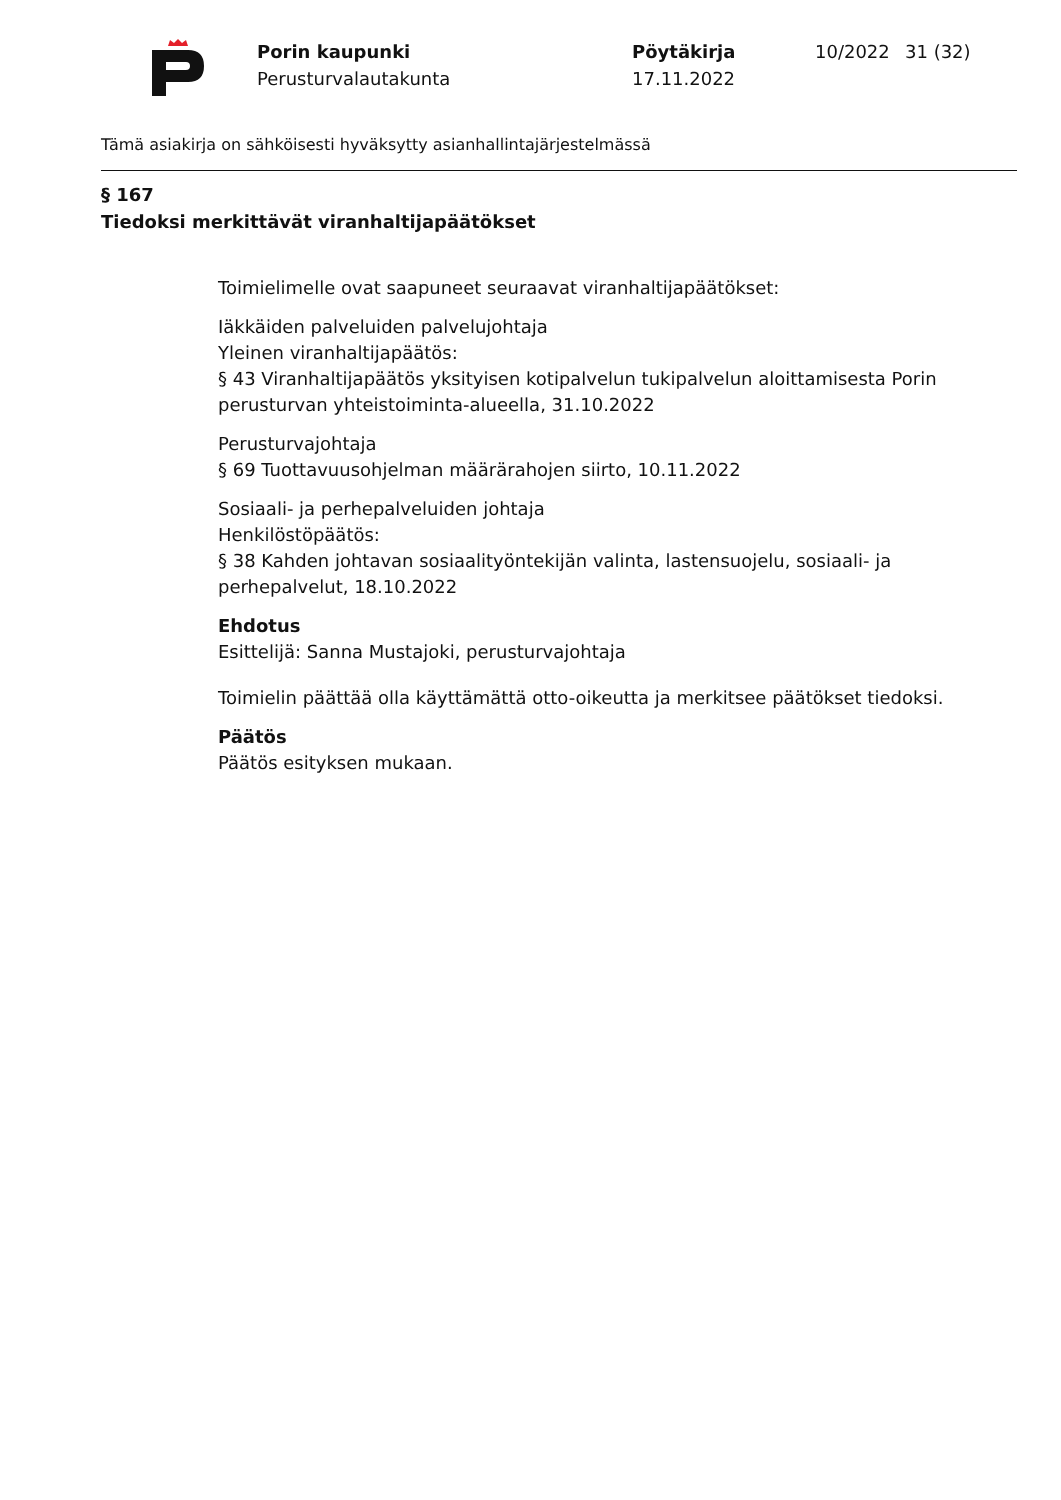Porin kaupunki
Perusturvalautakunta
Pöytäkirja
17.11.2022
10/2022 31 (32)
Tämä asiakirja on sähköisesti hyväksytty asianhallintajärjestelmässä
§ 167
Tiedoksi merkittävät viranhaltijapäätökset
Toimielimelle ovat saapuneet seuraavat viranhaltijapäätökset:
Iäkkäiden palveluiden palvelujohtaja
Yleinen viranhaltijapäätös:
§ 43 Viranhaltijapäätös yksityisen kotipalvelun tukipalvelun aloittamisesta Porin perusturvan yhteistoiminta-alueella, 31.10.2022
Perusturvajohtaja
§ 69 Tuottavuusohjelman määrärahojen siirto, 10.11.2022
Sosiaali- ja perhepalveluiden johtaja
Henkilöstöpäätös:
§ 38 Kahden johtavan sosiaalityöntekijän valinta, lastensuojelu, sosiaali- ja perhepalvelut, 18.10.2022
Ehdotus
Esittelijä: Sanna Mustajoki, perusturvajohtaja
Toimielin päättää olla käyttämättä otto-oikeutta ja merkitsee päätökset tiedoksi.
Päätös
Päätös esityksen mukaan.